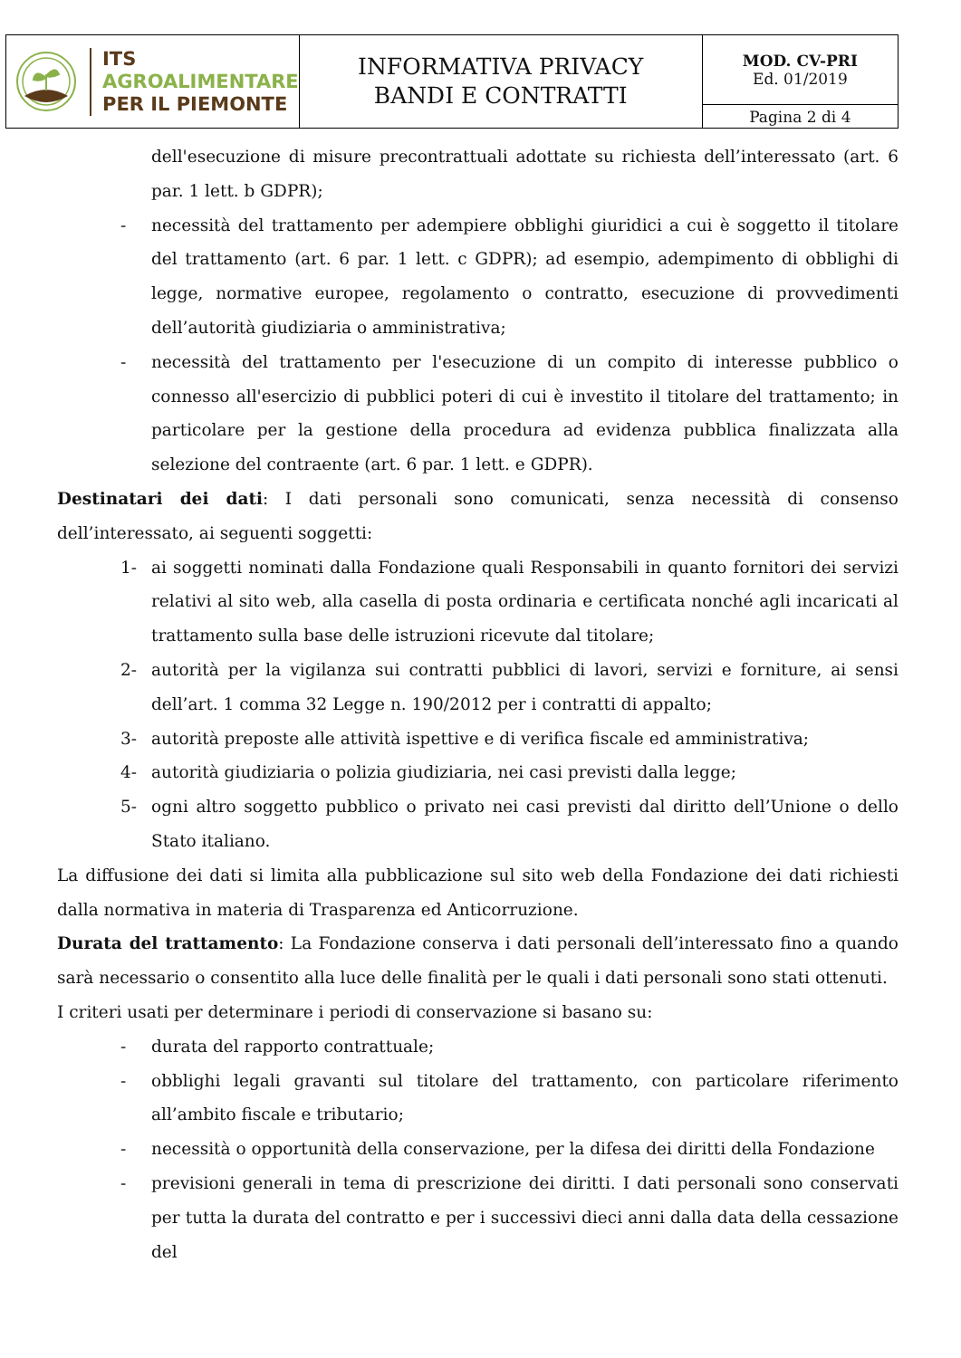| ITS AGROALIMENTARE PER IL PIEMONTE | INFORMATIVA PRIVACY BANDI E CONTRATTI | MOD. CV-PRI Ed. 01/2019 |
| | | Pagina 2 di 4 |
dell'esecuzione di misure precontrattuali adottate su richiesta dell’interessato (art. 6 par. 1 lett. b GDPR);
- necessità del trattamento per adempiere obblighi giuridici a cui è soggetto il titolare del trattamento (art. 6 par. 1 lett. c GDPR); ad esempio, adempimento di obblighi di legge, normative europee, regolamento o contratto, esecuzione di provvedimenti dell’autorità giudiziaria o amministrativa;
- necessità del trattamento per l'esecuzione di un compito di interesse pubblico o connesso all'esercizio di pubblici poteri di cui è investito il titolare del trattamento; in particolare per la gestione della procedura ad evidenza pubblica finalizzata alla selezione del contraente (art. 6 par. 1 lett. e GDPR).
Destinatari dei dati: I dati personali sono comunicati, senza necessità di consenso dell’interessato, ai seguenti soggetti:
1- ai soggetti nominati dalla Fondazione quali Responsabili in quanto fornitori dei servizi relativi al sito web, alla casella di posta ordinaria e certificata nonché agli incaricati al trattamento sulla base delle istruzioni ricevute dal titolare;
2- autorità per la vigilanza sui contratti pubblici di lavori, servizi e forniture, ai sensi dell’art. 1 comma 32 Legge n. 190/2012 per i contratti di appalto;
3- autorità preposte alle attività ispettive e di verifica fiscale ed amministrativa;
4- autorità giudiziaria o polizia giudiziaria, nei casi previsti dalla legge;
5- ogni altro soggetto pubblico o privato nei casi previsti dal diritto dell’Unione o dello Stato italiano.
La diffusione dei dati si limita alla pubblicazione sul sito web della Fondazione dei dati richiesti dalla normativa in materia di Trasparenza ed Anticorruzione.
Durata del trattamento: La Fondazione conserva i dati personali dell’interessato fino a quando sarà necessario o consentito alla luce delle finalità per le quali i dati personali sono stati ottenuti.
I criteri usati per determinare i periodi di conservazione si basano su:
- durata del rapporto contrattuale;
- obblighi legali gravanti sul titolare del trattamento, con particolare riferimento all’ambito fiscale e tributario;
- necessità o opportunità della conservazione, per la difesa dei diritti della Fondazione
- previsioni generali in tema di prescrizione dei diritti. I dati personali sono conservati per tutta la durata del contratto e per i successivi dieci anni dalla data della cessazione del